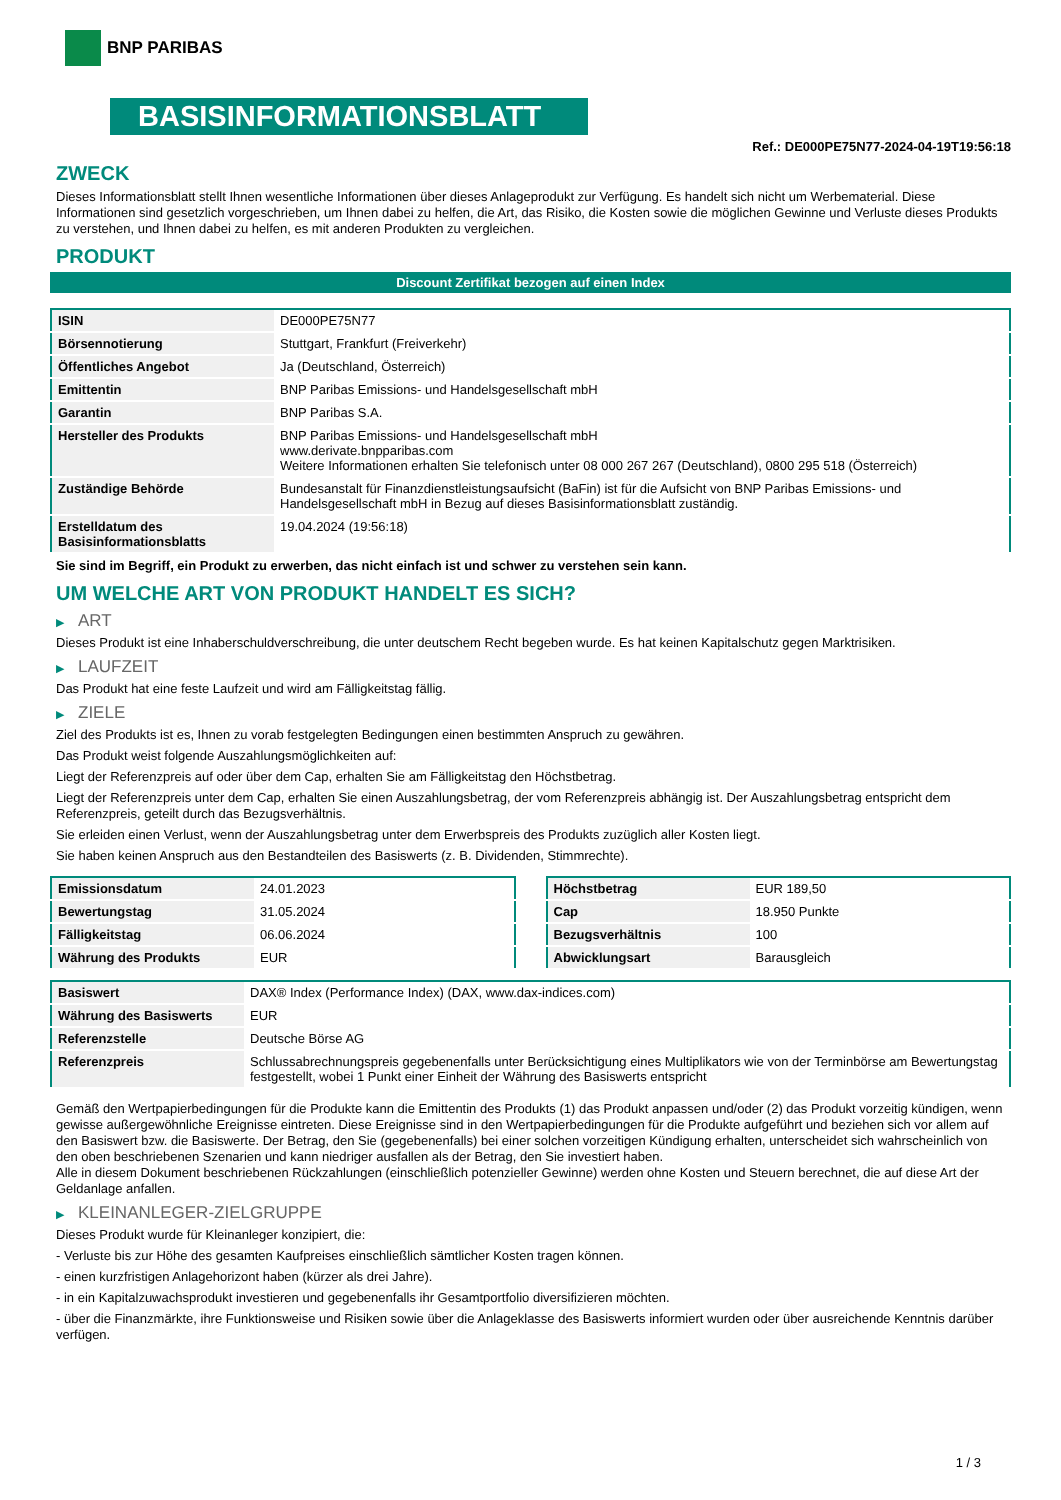BNP PARIBAS
BASISINFORMATIONSBLATT
Ref.: DE000PE75N77-2024-04-19T19:56:18
ZWECK
Dieses Informationsblatt stellt Ihnen wesentliche Informationen über dieses Anlageprodukt zur Verfügung. Es handelt sich nicht um Werbematerial. Diese Informationen sind gesetzlich vorgeschrieben, um Ihnen dabei zu helfen, die Art, das Risiko, die Kosten sowie die möglichen Gewinne und Verluste dieses Produkts zu verstehen, und Ihnen dabei zu helfen, es mit anderen Produkten zu vergleichen.
PRODUKT
Discount Zertifikat bezogen auf einen Index
| ISIN | DE000PE75N77 |
| Börsennotierung | Stuttgart, Frankfurt (Freiverkehr) |
| Öffentliches Angebot | Ja (Deutschland, Österreich) |
| Emittentin | BNP Paribas Emissions- und Handelsgesellschaft mbH |
| Garantin | BNP Paribas S.A. |
| Hersteller des Produkts | BNP Paribas Emissions- und Handelsgesellschaft mbH www.derivate.bnpparibas.com Weitere Informationen erhalten Sie telefonisch unter 08 000 267 267 (Deutschland), 0800 295 518 (Österreich) |
| Zuständige Behörde | Bundesanstalt für Finanzdienstleistungsaufsicht (BaFin) ist für die Aufsicht von BNP Paribas Emissions- und Handelsgesellschaft mbH in Bezug auf dieses Basisinformationsblatt zuständig. |
| Erstelldatum des Basisinformationsblatts | 19.04.2024 (19:56:18) |
Sie sind im Begriff, ein Produkt zu erwerben, das nicht einfach ist und schwer zu verstehen sein kann.
UM WELCHE ART VON PRODUKT HANDELT ES SICH?
▶ ART
Dieses Produkt ist eine Inhaberschuldverschreibung, die unter deutschem Recht begeben wurde. Es hat keinen Kapitalschutz gegen Marktrisiken.
▶ LAUFZEIT
Das Produkt hat eine feste Laufzeit und wird am Fälligkeitstag fällig.
▶ ZIELE
Ziel des Produkts ist es, Ihnen zu vorab festgelegten Bedingungen einen bestimmten Anspruch zu gewähren.
Das Produkt weist folgende Auszahlungsmöglichkeiten auf:
Liegt der Referenzpreis auf oder über dem Cap, erhalten Sie am Fälligkeitstag den Höchstbetrag.
Liegt der Referenzpreis unter dem Cap, erhalten Sie einen Auszahlungsbetrag, der vom Referenzpreis abhängig ist. Der Auszahlungsbetrag entspricht dem Referenzpreis, geteilt durch das Bezugsverhältnis.
Sie erleiden einen Verlust, wenn der Auszahlungsbetrag unter dem Erwerbspreis des Produkts zuzüglich aller Kosten liegt.
Sie haben keinen Anspruch aus den Bestandteilen des Basiswerts (z. B. Dividenden, Stimmrechte).
| Emissionsdatum | 24.01.2023 |
| Bewertungstag | 31.05.2024 |
| Fälligkeitstag | 06.06.2024 |
| Währung des Produkts | EUR |
| Höchstbetrag | EUR 189,50 |
| Cap | 18.950 Punkte |
| Bezugsverhältnis | 100 |
| Abwicklungsart | Barausgleich |
| Basiswert | DAX® Index (Performance Index) (DAX, www.dax-indices.com) |
| Währung des Basiswerts | EUR |
| Referenzstelle | Deutsche Börse AG |
| Referenzpreis | Schlussabrechnungspreis gegebenenfalls unter Berücksichtigung eines Multiplikators wie von der Terminbörse am Bewertungstag festgestellt, wobei 1 Punkt einer Einheit der Währung des Basiswerts entspricht |
Gemäß den Wertpapierbedingungen für die Produkte kann die Emittentin des Produkts (1) das Produkt anpassen und/oder (2) das Produkt vorzeitig kündigen, wenn gewisse außergewöhnliche Ereignisse eintreten. Diese Ereignisse sind in den Wertpapierbedingungen für die Produkte aufgeführt und beziehen sich vor allem auf den Basiswert bzw. die Basiswerte. Der Betrag, den Sie (gegebenenfalls) bei einer solchen vorzeitigen Kündigung erhalten, unterscheidet sich wahrscheinlich von den oben beschriebenen Szenarien und kann niedriger ausfallen als der Betrag, den Sie investiert haben.
Alle in diesem Dokument beschriebenen Rückzahlungen (einschließlich potenzieller Gewinne) werden ohne Kosten und Steuern berechnet, die auf diese Art der Geldanlage anfallen.
▶ KLEINANLEGER-ZIELGRUPPE
Dieses Produkt wurde für Kleinanleger konzipiert, die:
- Verluste bis zur Höhe des gesamten Kaufpreises einschließlich sämtlicher Kosten tragen können.
- einen kurzfristigen Anlagehorizont haben (kürzer als drei Jahre).
- in ein Kapitalzuwachsprodukt investieren und gegebenenfalls ihr Gesamtportfolio diversifizieren möchten.
- über die Finanzmärkte, ihre Funktionsweise und Risiken sowie über die Anlageklasse des Basiswerts informiert wurden oder über ausreichende Kenntnis darüber verfügen.
1 / 3